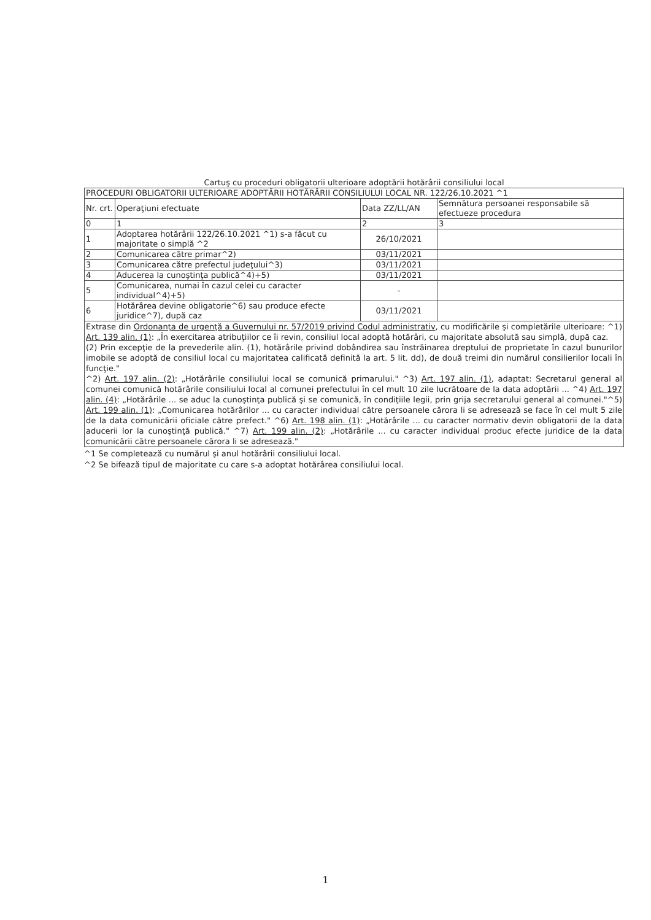Cartuş cu proceduri obligatorii ulterioare adoptării hotărârii consiliului local
| PROCEDURI OBLIGATORII ULTERIOARE ADOPTĂRII HOTĂRÂRII CONSILIULUI LOCAL NR. 122/26.10.2021 ^1 | | | |
| --- | --- | --- | --- |
| Nr. crt. | Operaţiuni efectuate | Data ZZ/LL/AN | Semnătura persoanei responsabile să efectueze procedura |
| 0 | 1 | 2 | 3 |
| 1 | Adoptarea hotărârii 122/26.10.2021 ^1) s-a făcut cu majoritate o simplă ^2 | 26/10/2021 | |
| 2 | Comunicarea către primar^2) | 03/11/2021 | |
| 3 | Comunicarea către prefectul judeţului^3) | 03/11/2021 | |
| 4 | Aducerea la cunoştinţa publică^4)+5) | 03/11/2021 | |
| 5 | Comunicarea, numai în cazul celei cu caracter individual^4)+5) | - | |
| 6 | Hotărârea devine obligatorie^6) sau produce efecte juridice^7), după caz | 03/11/2021 | |
Extrase din Ordonanţa de urgenţă a Guvernului nr. 57/2019 privind Codul administrativ, cu modificările şi completările ulterioare: ^1) Art. 139 alin. (1): „În exercitarea atribuţiilor ce îi revin, consiliul local adoptă hotărâri, cu majoritate absolută sau simplă, după caz.
(2) Prin excepţie de la prevederile alin. (1), hotărârile privind dobândirea sau înstrăinarea dreptului de proprietate în cazul bunurilor imobile se adoptă de consiliul local cu majoritatea calificată definită la art. 5 lit. dd), de două treimi din numărul consilierilor locali în funcţie."
^2) Art. 197 alin. (2): „Hotărârile consiliului local se comunică primarului." ^3) Art. 197 alin. (1), adaptat: Secretarul general al comunei comunică hotărârile consiliului local al comunei prefectului în cel mult 10 zile lucrătoare de la data adoptării ... ^4) Art. 197 alin. (4): „Hotărârile ... se aduc la cunoştinţa publică şi se comunică, în condiţiile legii, prin grija secretarului general al comunei."^5) Art. 199 alin. (1): „Comunicarea hotărârilor ... cu caracter individual către persoanele cărora li se adresează se face în cel mult 5 zile de la data comunicării oficiale către prefect." ^6) Art. 198 alin. (1): „Hotărârile ... cu caracter normativ devin obligatorii de la data aducerii lor la cunoştinţă publică." ^7) Art. 199 alin. (2): „Hotărârile ... cu caracter individual produc efecte juridice de la data comunicării către persoanele cărora li se adresează."
^1 Se completează cu numărul şi anul hotărârii consiliului local.
^2 Se bifează tipul de majoritate cu care s-a adoptat hotărârea consiliului local.
1